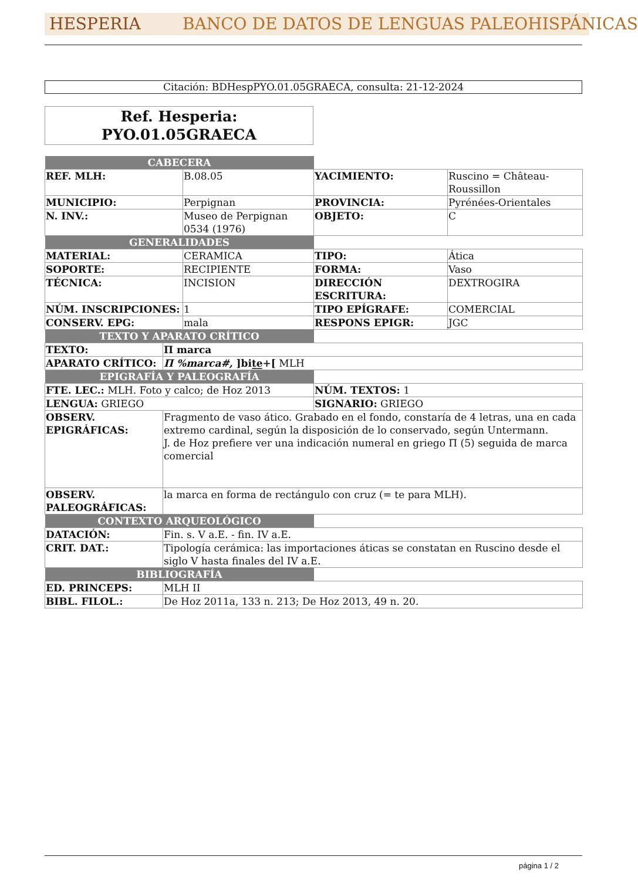HESPERIA BANCO DE DATOS DE LENGUAS PALEOHISPÁNICAS
Citación: BDHespPYO.01.05GRAECA, consulta: 21-12-2024
Ref. Hesperia:
PYO.01.05GRAECA
| CABECERA | | | | |
| REF. MLH: | | B.08.05 | YACIMIENTO: | Ruscino = Château-Roussillon |
| MUNICIPIO: | | Perpignan | PROVINCIA: | Pyrénées-Orientales |
| N. INV.: | | Museo de Perpignan 0534 (1976) | OBJETO: | C |
| GENERALIDADES | | | | |
| MATERIAL: | | CERAMICA | TIPO: | Ática |
| SOPORTE: | | RECIPIENTE | FORMA: | Vaso |
| TÉCNICA: | | INCISION | DIRECCIÓN ESCRITURA: | DEXTROGIRA |
| NÚM. INSCRIPCIONES: | | 1 | TIPO EPÍGRAFE: | COMERCIAL |
| CONSERV. EPG: | | mala | RESPONS EPIGR: | JGC |
| TEXTO Y APARATO CRÍTICO | | | | |
| TEXTO: | Π marca | | | |
| APARATO CRÍTICO: | Π %marca#, ]bit̲e̲+[ MLH | | | |
| EPIGRAFÍA Y PALEOGRAFÍA | | | | |
| FTE. LEC.: MLH. Foto y calco; de Hoz 2013 | | | NÚM. TEXTOS: 1 | |
| LENGUA: GRIEGO | | | SIGNARIO: GRIEGO | |
| OBSERV. EPIGRÁFICAS: | Fragmento de vaso ático. Grabado en el fondo, constaría de 4 letras, una en cada extremo cardinal, según la disposición de lo conservado, según Untermann. J. de Hoz prefiere ver una indicación numeral en griego Π (5) seguida de marca comercial | | | |
| OBSERV. PALEOGRÁFICAS: | la marca en forma de rectángulo con cruz (= te para MLH). | | | |
| CONTEXTO ARQUEOLÓGICO | | | | |
| DATACIÓN: | Fin. s. V a.E. - fin. IV a.E. | | | |
| CRIT. DAT.: | Tipología cerámica: las importaciones áticas se constatan en Ruscino desde el siglo V hasta finales del IV a.E. | | | |
| BIBLIOGRAFÍA | | | | |
| ED. PRINCEPS: | MLH II | | | |
| BIBL. FILOL.: | De Hoz 2011a, 133 n. 213; De Hoz 2013, 49 n. 20. | | | |
página 1 / 2